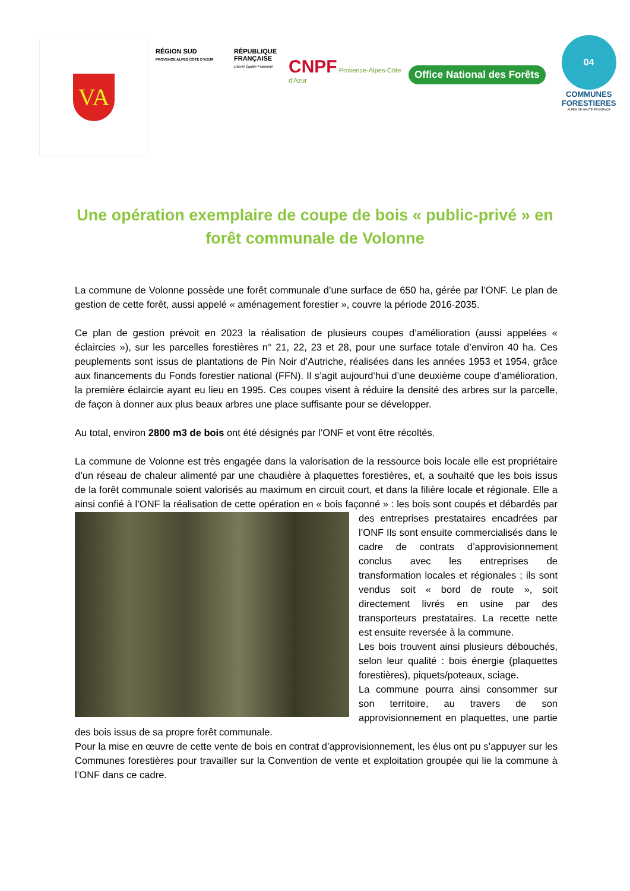VA
RÉGION SUD
PROVENCE ALPES CÔTE D'AZUR
RÉPUBLIQUE FRANÇAISE
Liberté Égalité Fraternité
CNPF Provence-Alpes-Côte d'Azur
Office National des Forêts
04
COMMUNES FORESTIERES
ALPES DE HAUTE-PROVENCE
Une opération exemplaire de coupe de bois « public-privé » en forêt communale de Volonne
La commune de Volonne possède une forêt communale d’une surface de 650 ha, gérée par l’ONF. Le plan de gestion de cette forêt, aussi appelé « aménagement forestier », couvre la période 2016-2035.
Ce plan de gestion prévoit en 2023 la réalisation de plusieurs coupes d’amélioration (aussi appelées « éclaircies »), sur les parcelles forestières n° 21, 22, 23 et 28, pour une surface totale d’environ 40 ha. Ces peuplements sont issus de plantations de Pin Noir d’Autriche, réalisées dans les années 1953 et 1954, grâce aux financements du Fonds forestier national (FFN). Il s’agit aujourd‘hui d’une deuxième coupe d’amélioration, la première éclaircie ayant eu lieu en 1995. Ces coupes visent à réduire la densité des arbres sur la parcelle, de façon à donner aux plus beaux arbres une place suffisante pour se développer.
Au total, environ 2800 m3 de bois ont été désignés par l’ONF et vont être récoltés.
La commune de Volonne est très engagée dans la valorisation de la ressource bois locale elle est propriétaire d’un réseau de chaleur alimenté par une chaudière à plaquettes forestières, et, a souhaité que les bois issus de la forêt communale soient valorisés au maximum en circuit court, et dans la filière locale et régionale. Elle a ainsi confié à l’ONF la réalisation de cette opération en « bois façonné » : les bois sont coupés et débardés par des entreprises prestataires encadrées par l’ONF Ils sont ensuite commercialisés dans le cadre de contrats d’approvisionnement conclus avec les entreprises de transformation locales et régionales ; ils sont vendus soit « bord de route », soit directement livrés en usine par des transporteurs prestataires. La recette nette est ensuite reversée à la commune.
Les bois trouvent ainsi plusieurs débouchés, selon leur qualité : bois énergie (plaquettes forestières), piquets/poteaux, sciage.
La commune pourra ainsi consommer sur son territoire, au travers de son approvisionnement en plaquettes, une partie des bois issus de sa propre forêt communale.
Pour la mise en œuvre de cette vente de bois en contrat d’approvisionnement, les élus ont pu s’appuyer sur les Communes forestières pour travailler sur la Convention de vente et exploitation groupée qui lie la commune à l’ONF dans ce cadre.